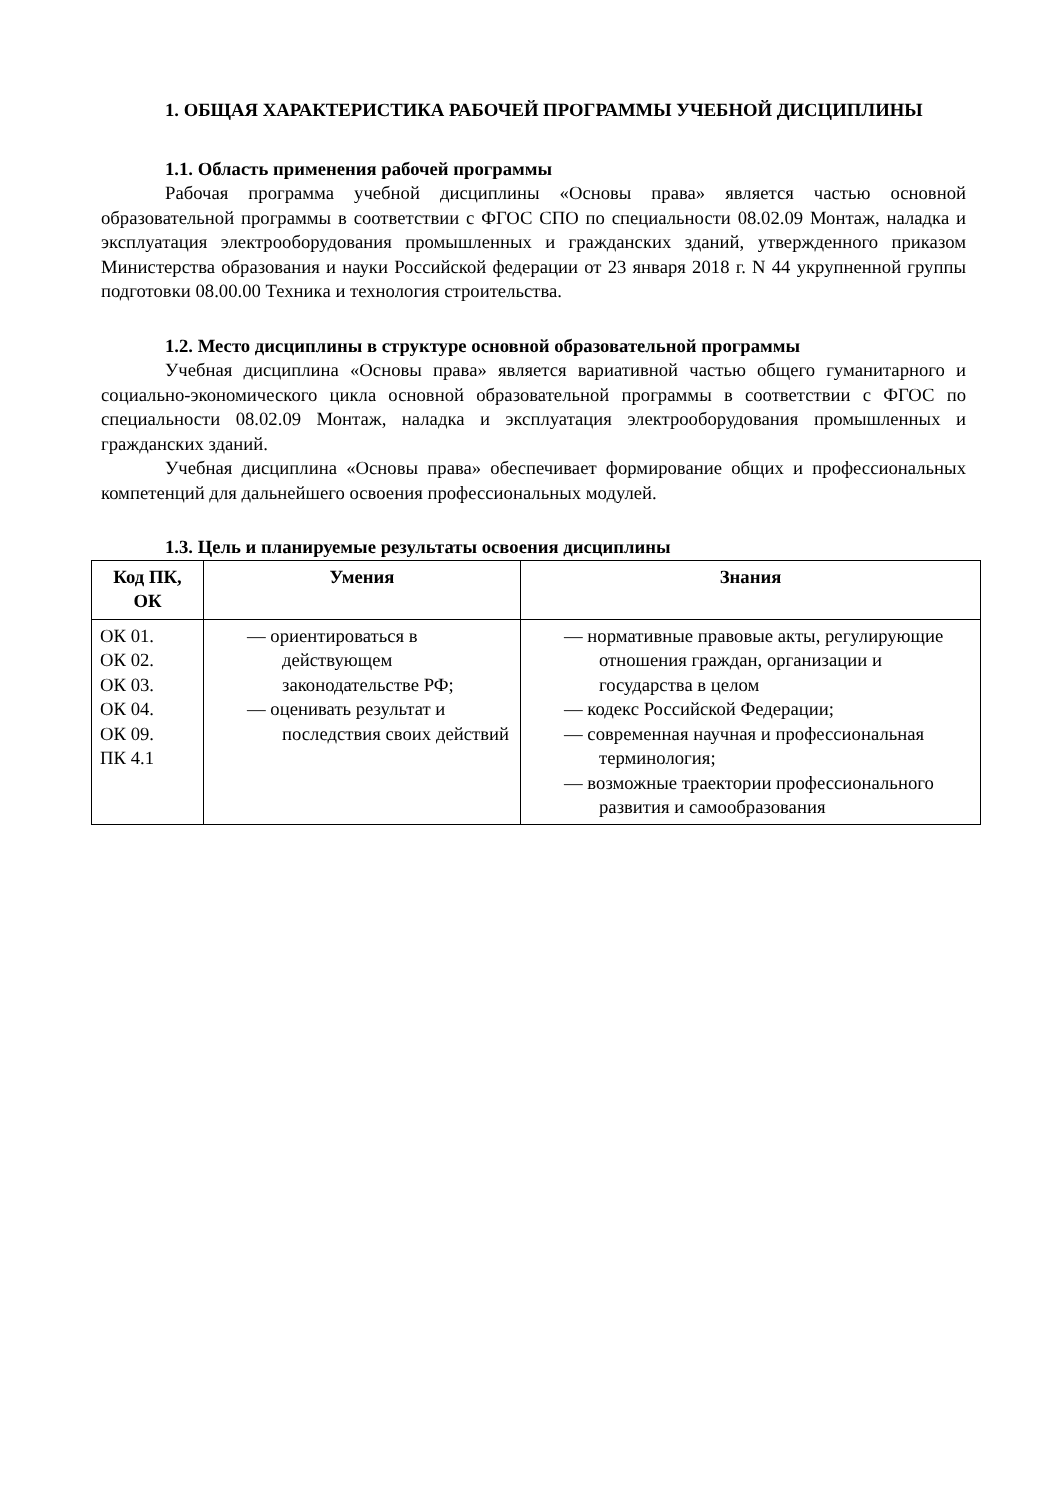1. ОБЩАЯ ХАРАКТЕРИСТИКА РАБОЧЕЙ ПРОГРАММЫ УЧЕБНОЙ ДИСЦИПЛИНЫ
1.1. Область применения рабочей программы
Рабочая программа учебной дисциплины «Основы права» является частью основной образовательной программы в соответствии с ФГОС СПО по специальности 08.02.09 Монтаж, наладка и эксплуатация электрооборудования промышленных и гражданских зданий, утвержденного приказом Министерства образования и науки Российской федерации от 23 января 2018 г. N 44 укрупненной группы подготовки 08.00.00 Техника и технология строительства.
1.2. Место дисциплины в структуре основной образовательной программы
Учебная дисциплина «Основы права» является вариативной частью общего гуманитарного и социально-экономического цикла основной образовательной программы в соответствии с ФГОС по специальности 08.02.09 Монтаж, наладка и эксплуатация электрооборудования промышленных и гражданских зданий.
Учебная дисциплина «Основы права» обеспечивает формирование общих и профессиональных компетенций для дальнейшего освоения профессиональных модулей.
1.3. Цель и планируемые результаты освоения дисциплины
| Код ПК, ОК | Умения | Знания |
| --- | --- | --- |
| ОК 01. ОК 02. ОК 03. ОК 04. ОК 09. ПК 4.1 | — ориентироваться в действующем законодательстве РФ; — оценивать результат и последствия своих действий | — нормативные правовые акты, регулирующие отношения граждан, организации и государства в целом — кодекс Российской Федерации; — современная научная и профессиональная терминология; — возможные траектории профессионального развития и самообразования |